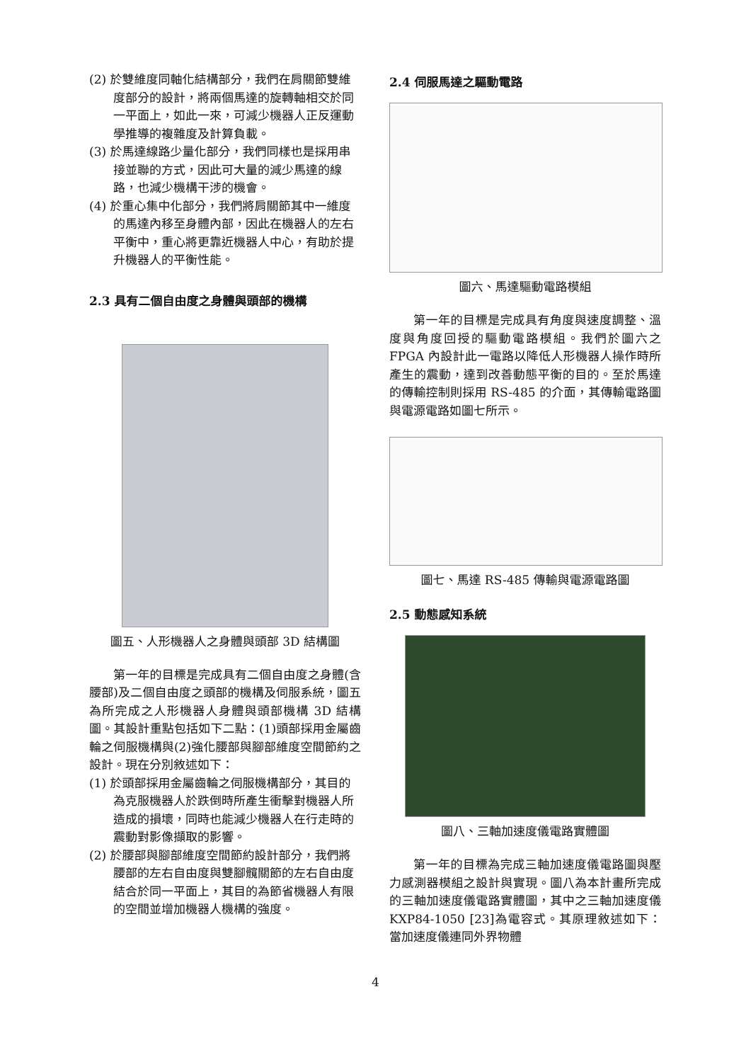(2) 於雙維度同軸化結構部分，我們在肩關節雙維度部分的設計，將兩個馬達的旋轉軸相交於同一平面上，如此一來，可減少機器人正反運動學推導的複雜度及計算負載。
(3) 於馬達線路少量化部分，我們同樣也是採用串接並聯的方式，因此可大量的減少馬達的線路，也減少機構干涉的機會。
(4) 於重心集中化部分，我們將肩關節其中一維度的馬達內移至身體內部，因此在機器人的左右平衡中，重心將更靠近機器人中心，有助於提升機器人的平衡性能。
2.3 具有二個自由度之身體與頭部的機構
圖五、人形機器人之身體與頭部 3D 結構圖
第一年的目標是完成具有二個自由度之身體(含腰部)及二個自由度之頭部的機構及伺服系統，圖五為所完成之人形機器人身體與頭部機構 3D 結構圖。其設計重點包括如下二點：(1)頭部採用金屬齒輪之伺服機構與(2)強化腰部與腳部維度空間節約之設計。現在分別敘述如下：
(1) 於頭部採用金屬齒輪之伺服機構部分，其目的為克服機器人於跌倒時所產生衝擊對機器人所造成的損壞，同時也能減少機器人在行走時的震動對影像擷取的影響。
(2) 於腰部與腳部維度空間節約設計部分，我們將腰部的左右自由度與雙腳髖關節的左右自由度結合於同一平面上，其目的為節省機器人有限的空間並增加機器人機構的強度。
2.4 伺服馬達之驅動電路
圖六、馬達驅動電路模組
第一年的目標是完成具有角度與速度調整、溫度與角度回授的驅動電路模組。我們於圖六之 FPGA 內設計此一電路以降低人形機器人操作時所產生的震動，達到改善動態平衡的目的。至於馬達的傳輸控制則採用 RS-485 的介面，其傳輸電路圖與電源電路如圖七所示。
圖七、馬達 RS-485 傳輸與電源電路圖
2.5 動態感知系統
圖八、三軸加速度儀電路實體圖
第一年的目標為完成三軸加速度儀電路圖與壓力感測器模組之設計與實現。圖八為本計畫所完成的三軸加速度儀電路實體圖，其中之三軸加速度儀 KXP84-1050 [23]為電容式。其原理敘述如下：當加速度儀連同外界物體
4